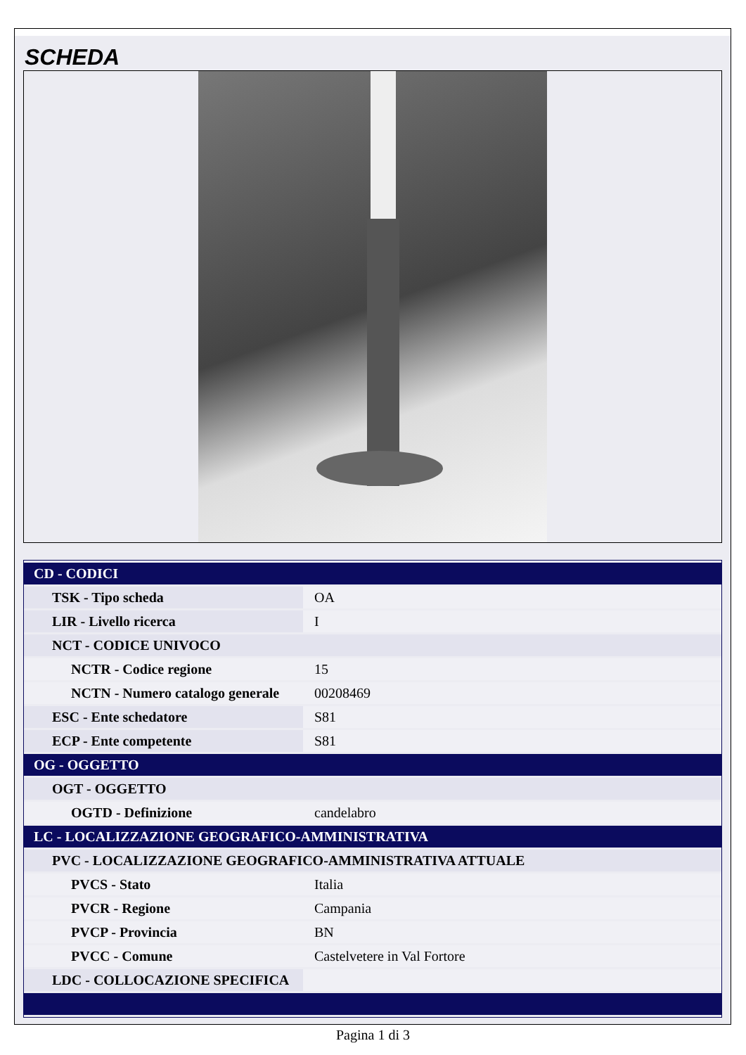SCHEDA
| CD - CODICI | |
| TSK - Tipo scheda | OA |
| LIR - Livello ricerca | I |
| NCT - CODICE UNIVOCO | |
| NCTR - Codice regione | 15 |
| NCTN - Numero catalogo generale | 00208469 |
| ESC - Ente schedatore | S81 |
| ECP - Ente competente | S81 |
| OG - OGGETTO | |
| OGT - OGGETTO | |
| OGTD - Definizione | candelabro |
| LC - LOCALIZZAZIONE GEOGRAFICO-AMMINISTRATIVA | |
| PVC - LOCALIZZAZIONE GEOGRAFICO-AMMINISTRATIVA ATTUALE | |
| PVCS - Stato | Italia |
| PVCR - Regione | Campania |
| PVCP - Provincia | BN |
| PVCC - Comune | Castelvetere in Val Fortore |
| LDC - COLLOCAZIONE SPECIFICA | |
Pagina 1 di 3